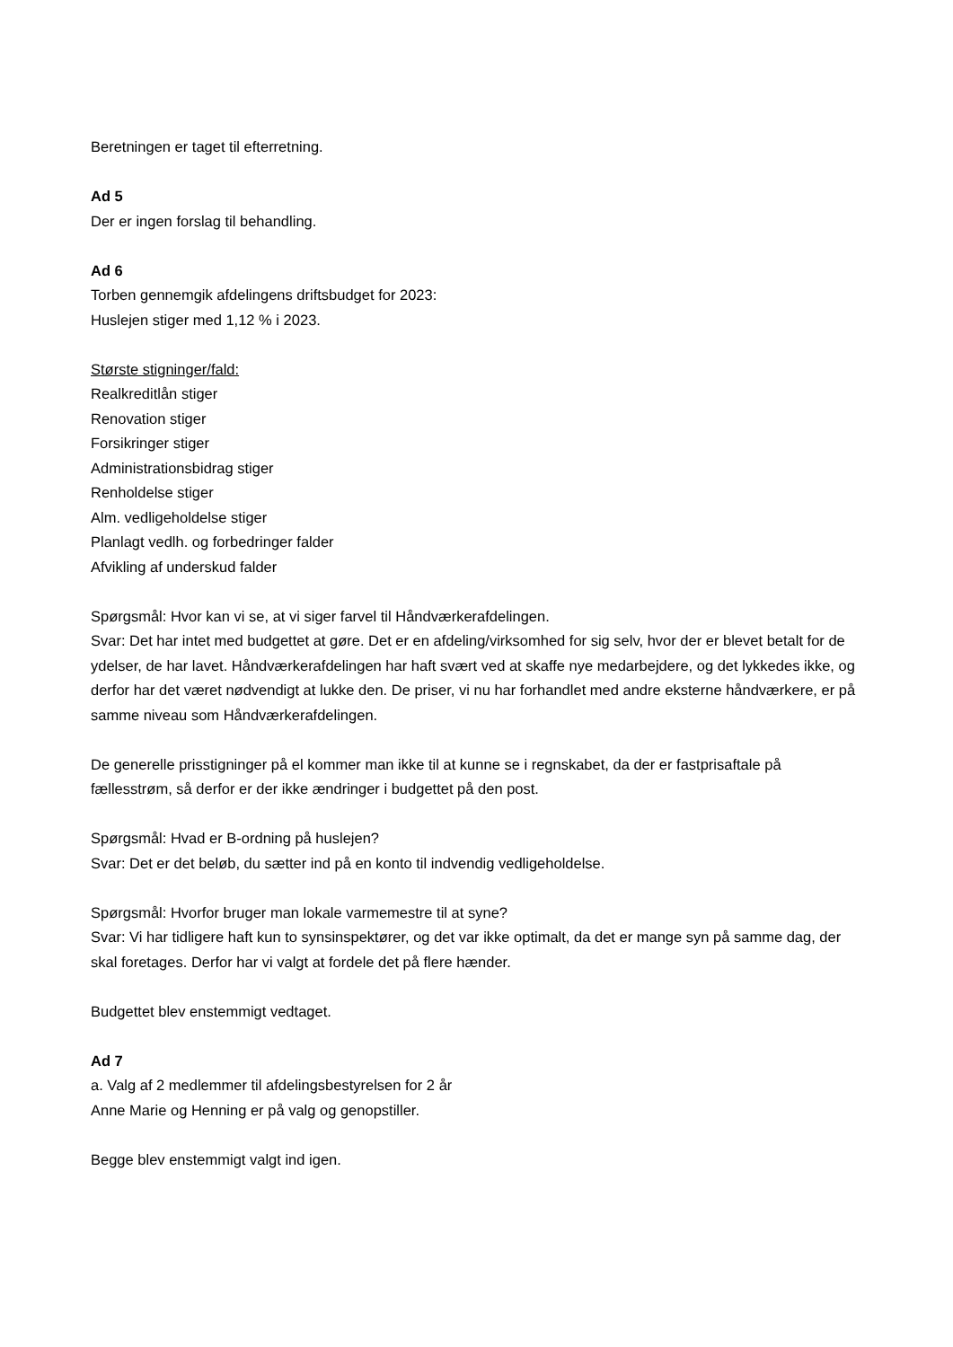Beretningen er taget til efterretning.
Ad 5
Der er ingen forslag til behandling.
Ad 6
Torben gennemgik afdelingens driftsbudget for 2023:
Huslejen stiger med 1,12 % i 2023.
Største stigninger/fald:
Realkreditlån stiger
Renovation stiger
Forsikringer stiger
Administrationsbidrag stiger
Renholdelse stiger
Alm. vedligeholdelse stiger
Planlagt vedlh. og forbedringer falder
Afvikling af underskud falder
Spørgsmål: Hvor kan vi se, at vi siger farvel til Håndværkerafdelingen.
Svar: Det har intet med budgettet at gøre. Det er en afdeling/virksomhed for sig selv, hvor der er blevet betalt for de ydelser, de har lavet. Håndværkerafdelingen har haft svært ved at skaffe nye medarbejdere, og det lykkedes ikke, og derfor har det været nødvendigt at lukke den. De priser, vi nu har forhandlet med andre eksterne håndværkere, er på samme niveau som Håndværkerafdelingen.
De generelle prisstigninger på el kommer man ikke til at kunne se i regnskabet, da der er fastprisaftale på fællesstrøm, så derfor er der ikke ændringer i budgettet på den post.
Spørgsmål: Hvad er B-ordning på huslejen?
Svar: Det er det beløb, du sætter ind på en konto til indvendig vedligeholdelse.
Spørgsmål: Hvorfor bruger man lokale varmemestre til at syne?
Svar: Vi har tidligere haft kun to synsinspektører, og det var ikke optimalt, da det er mange syn på samme dag, der skal foretages. Derfor har vi valgt at fordele det på flere hænder.
Budgettet blev enstemmigt vedtaget.
Ad 7
a. Valg af 2 medlemmer til afdelingsbestyrelsen for 2 år
Anne Marie og Henning er på valg og genopstiller.
Begge blev enstemmigt valgt ind igen.